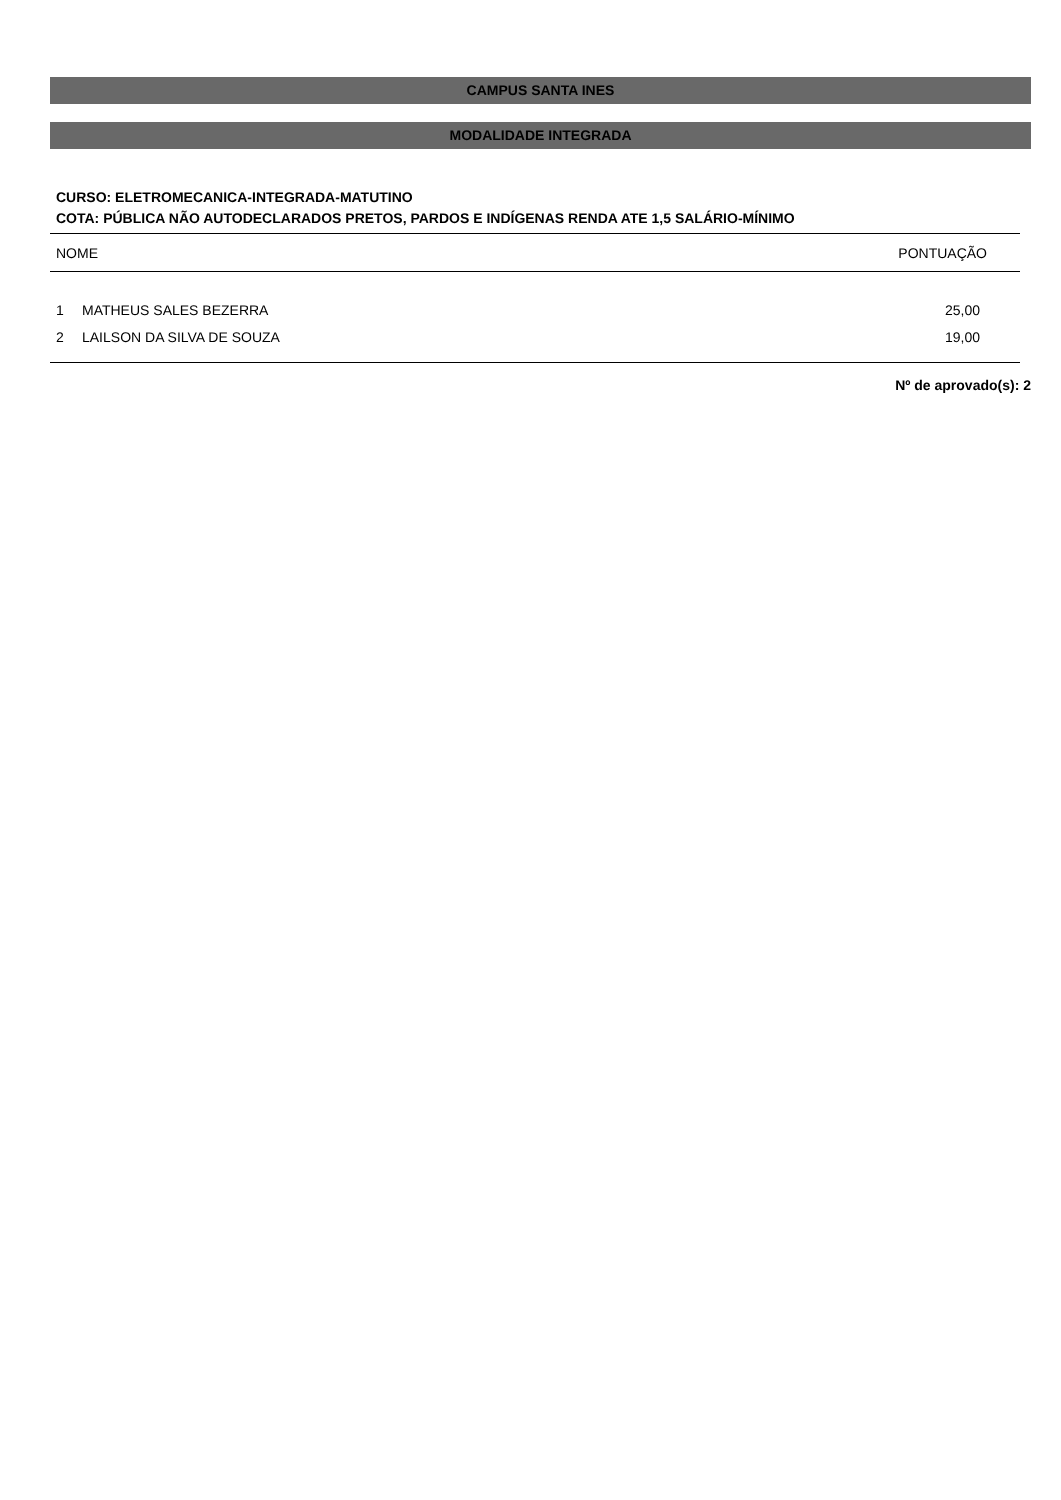CAMPUS SANTA INES
MODALIDADE INTEGRADA
CURSO: ELETROMECANICA-INTEGRADA-MATUTINO
COTA: PÚBLICA NÃO AUTODECLARADOS PRETOS, PARDOS E INDÍGENAS RENDA ATE 1,5 SALÁRIO-MÍNIMO
| NOME | | PONTUAÇÃO |
| --- | --- | --- |
| 1 | MATHEUS SALES BEZERRA | 25,00 |
| 2 | LAILSON DA SILVA DE SOUZA | 19,00 |
Nº de aprovado(s): 2